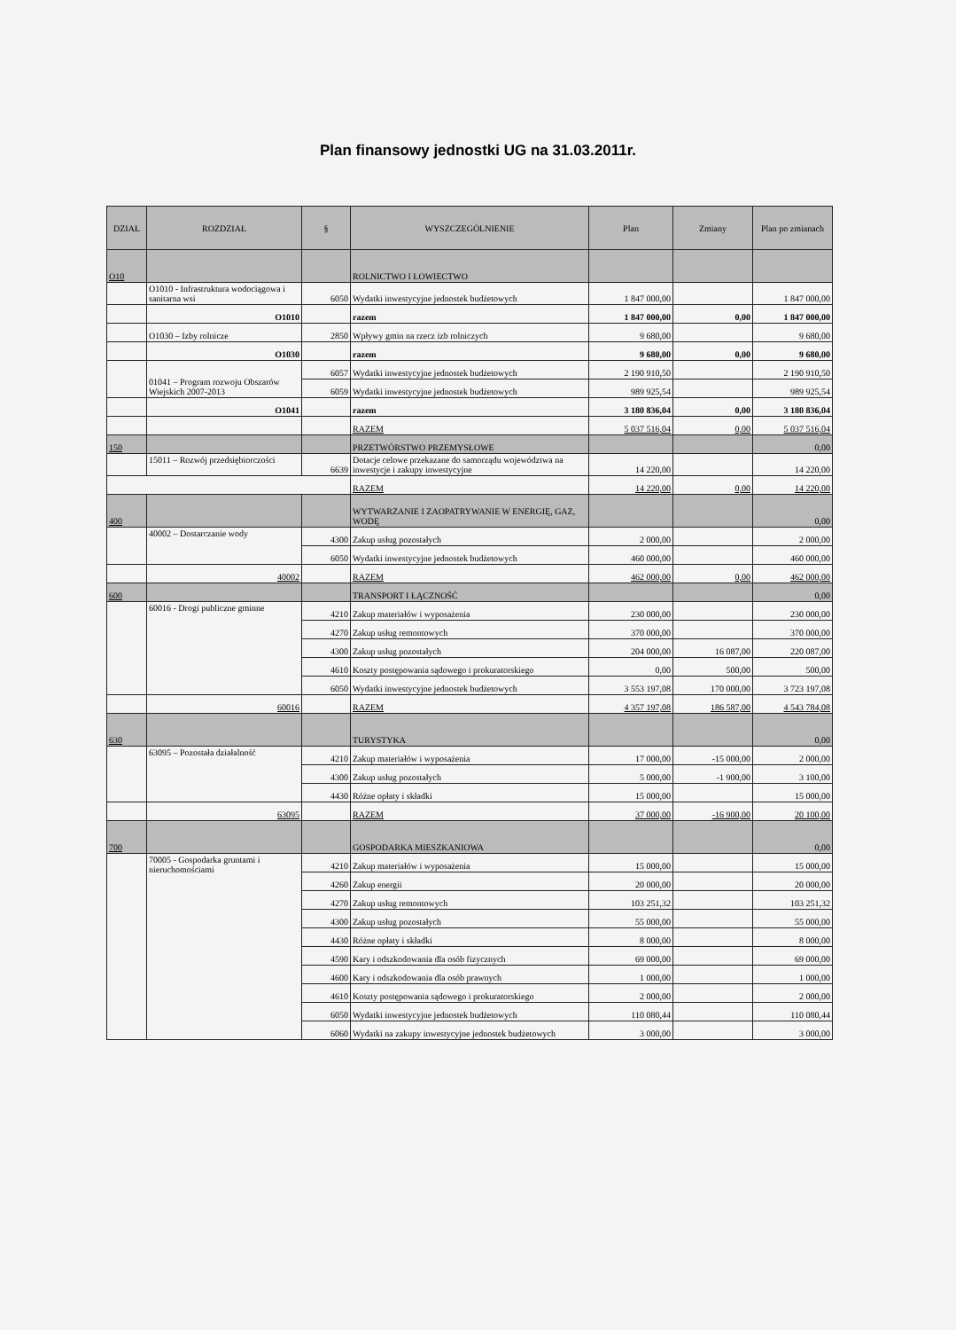Plan finansowy jednostki UG na 31.03.2011r.
| DZIAŁ | ROZDZIAŁ | § | WYSZCZEGÓLNIENIE | Plan | Zmiany | Plan po zmianach |
| --- | --- | --- | --- | --- | --- | --- |
| O10 | | | ROLNICTWO I ŁOWIECTWO | | | |
| | O1010 - Infrastruktura wodociągowa i sanitarna wsi | 6050 | Wydatki inwestycyjne jednostek budżetowych | 1 847 000,00 | | 1 847 000,00 |
| | O1010 | | razem | 1 847 000,00 | 0,00 | 1 847 000,00 |
| | O1030 – Izby rolnicze | 2850 | Wpływy gmin na rzecz izb rolniczych | 9 680,00 | | 9 680,00 |
| | O1030 | | razem | 9 680,00 | 0,00 | 9 680,00 |
| | 01041 – Program rozwoju Obszarów Wiejskich 2007-2013 | 6057 | Wydatki inwestycyjne jednostek budżetowych | 2 190 910,50 | | 2 190 910,50 |
| | | 6059 | Wydatki inwestycyjne jednostek budżetowych | 989 925,54 | | 989 925,54 |
| | O1041 | | razem | 3 180 836,04 | 0,00 | 3 180 836,04 |
| | | | RAZEM | 5 037 516,04 | 0,00 | 5 037 516,04 |
| 150 | | | PRZETWÓRSTWO PRZEMYSŁOWE | | | 0,00 |
| | 15011 – Rozwój przedsiębiorczości | 6639 | Dotacje celowe przekazane do samorządu województwa na inwestycje i zakupy inwestycyjne | 14 220,00 | | 14 220,00 |
| | | | RAZEM | 14 220,00 | 0,00 | 14 220,00 |
| 400 | | | WYTWARZANIE I ZAOPATRYWANIE W ENERGIĘ, GAZ, WODĘ | | | 0,00 |
| | 40002 – Dostarczanie wody | 4300 | Zakup usług pozostałych | 2 000,00 | | 2 000,00 |
| | | 6050 | Wydatki inwestycyjne jednostek budżetowych | 460 000,00 | | 460 000,00 |
| | 40002 | | RAZEM | 462 000,00 | 0,00 | 462 000,00 |
| 600 | | | TRANSPORT I ŁĄCZNOŚĆ | | | 0,00 |
| | 60016 - Drogi publiczne gminne | 4210 | Zakup materiałów i wyposażenia | 230 000,00 | | 230 000,00 |
| | | 4270 | Zakup usług remontowych | 370 000,00 | | 370 000,00 |
| | | 4300 | Zakup usług pozostałych | 204 000,00 | 16 087,00 | 220 087,00 |
| | | 4610 | Koszty postępowania sądowego i prokuratorskiego | 0,00 | 500,00 | 500,00 |
| | | 6050 | Wydatki inwestycyjne jednostek budżetowych | 3 553 197,08 | 170 000,00 | 3 723 197,08 |
| | 60016 | | RAZEM | 4 357 197,08 | 186 587,00 | 4 543 784,08 |
| 630 | | | TURYSTYKA | | | 0,00 |
| | 63095 – Pozostała działalność | 4210 | Zakup materiałów i wyposażenia | 17 000,00 | -15 000,00 | 2 000,00 |
| | | 4300 | Zakup usług pozostałych | 5 000,00 | -1 900,00 | 3 100,00 |
| | | 4430 | Różne opłaty i składki | 15 000,00 | | 15 000,00 |
| | 63095 | | RAZEM | 37 000,00 | -16 900,00 | 20 100,00 |
| 700 | | | GOSPODARKA MIESZKANIOWA | | | 0,00 |
| | 70005 - Gospodarka gruntami i nieruchomościami | 4210 | Zakup materiałów i wyposażenia | 15 000,00 | | 15 000,00 |
| | | 4260 | Zakup energii | 20 000,00 | | 20 000,00 |
| | | 4270 | Zakup usług remontowych | 103 251,32 | | 103 251,32 |
| | | 4300 | Zakup usług pozostałych | 55 000,00 | | 55 000,00 |
| | | 4430 | Różne opłaty i składki | 8 000,00 | | 8 000,00 |
| | | 4590 | Kary i odszkodowania dla osób fizycznych | 69 000,00 | | 69 000,00 |
| | | 4600 | Kary i odszkodowania dla osób prawnych | 1 000,00 | | 1 000,00 |
| | | 4610 | Koszty postępowania sądowego i prokuratorskiego | 2 000,00 | | 2 000,00 |
| | | 6050 | Wydatki inwestycyjne jednostek budżetowych | 110 080,44 | | 110 080,44 |
| | | 6060 | Wydatki na zakupy inwestycyjne jednostek budżetowych | 3 000,00 | | 3 000,00 |